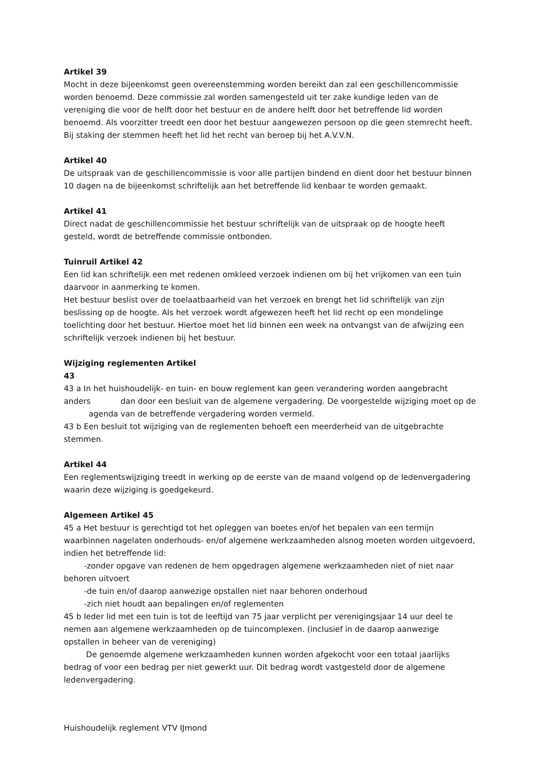Artikel 39
Mocht in deze bijeenkomst geen overeenstemming worden bereikt dan zal een geschillencommissie worden benoemd. Deze commissie zal worden samengesteld uit ter zake kundige leden van de vereniging die voor de helft door het bestuur en de andere helft door het betreffende lid worden benoemd. Als voorzitter treedt een door het bestuur aangewezen persoon op die geen stemrecht heeft. Bij staking der stemmen heeft het lid het recht van beroep bij het A.V.V.N.
Artikel 40
De uitspraak van de geschillencommissie is voor alle partijen bindend en dient door het bestuur binnen 10 dagen na de bijeenkomst schriftelijk aan het betreffende lid kenbaar te worden gemaakt.
Artikel 41
Direct nadat de geschillencommissie het bestuur schriftelijk van de uitspraak op de hoogte heeft gesteld, wordt de betreffende commissie ontbonden.
Tuinruil Artikel 42
Een lid kan schriftelijk een met redenen omkleed verzoek indienen om bij het vrijkomen van een tuin daarvoor in aanmerking te komen.
Het bestuur beslist over de toelaatbaarheid van het verzoek en brengt het lid schriftelijk van zijn beslissing op de hoogte. Als het verzoek wordt afgewezen heeft het lid recht op een mondelinge toelichting door het bestuur. Hiertoe moet het lid binnen een week na ontvangst van de afwijzing een schriftelijk verzoek indienen bij het bestuur.
Wijziging reglementen Artikel
43
43 a In het huishoudelijk- en tuin- en bouw reglement kan geen verandering worden aangebracht anders dan door een besluit van de algemene vergadering. De voorgestelde wijziging moet op de agenda van de betreffende vergadering worden vermeld.
43 b Een besluit tot wijziging van de reglementen behoeft een meerderheid van de uitgebrachte stemmen.
Artikel 44
Een reglementswijziging treedt in werking op de eerste van de maand volgend op de ledenvergadering waarin deze wijziging is goedgekeurd.
Algemeen Artikel 45
45 a Het bestuur is gerechtigd tot het opleggen van boetes en/of het bepalen van een termijn waarbinnen nagelaten onderhouds- en/of algemene werkzaamheden alsnog moeten worden uitgevoerd, indien het betreffende lid:
-zonder opgave van redenen de hem opgedragen algemene werkzaamheden niet of niet naar behoren uitvoert
-de tuin en/of daarop aanwezige opstallen niet naar behoren onderhoud
-zich niet houdt aan bepalingen en/of reglementen
45 b Ieder lid met een tuin is tot de leeftijd van 75 jaar verplicht per verenigingsjaar 14 uur deel te nemen aan algemene werkzaamheden op de tuincomplexen. (inclusief in de daarop aanwezige opstallen in beheer van de vereniging)
De genoemde algemene werkzaamheden kunnen worden afgekocht voor een totaal jaarlijks bedrag of voor een bedrag per niet gewerkt uur. Dit bedrag wordt vastgesteld door de algemene ledenvergadering.
Huishoudelijk reglement VTV IJmond